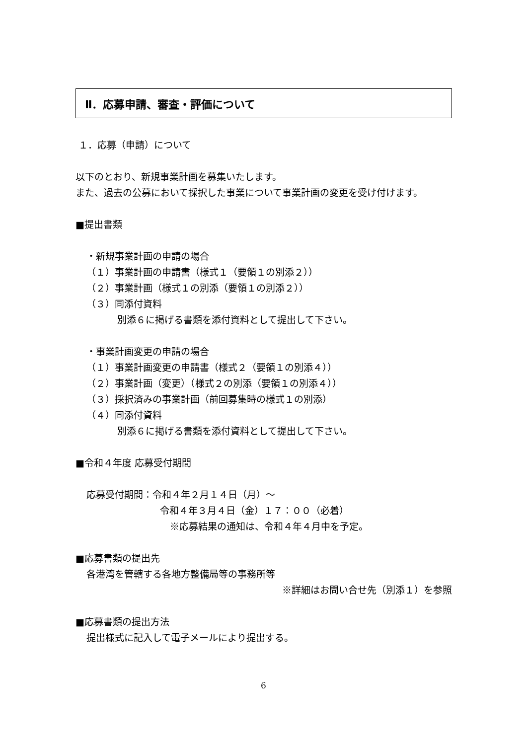Ⅱ．応募申請、審査・評価について
１．応募（申請）について
以下のとおり、新規事業計画を募集いたします。
また、過去の公募において採択した事業について事業計画の変更を受け付けます。
■提出書類
・新規事業計画の申請の場合
（１）事業計画の申請書（様式１（要領１の別添２））
（２）事業計画（様式１の別添（要領１の別添２））
（３）同添付資料
別添６に掲げる書類を添付資料として提出して下さい。
・事業計画変更の申請の場合
（１）事業計画変更の申請書（様式２（要領１の別添４））
（２）事業計画（変更）（様式２の別添（要領１の別添４））
（３）採択済みの事業計画（前回募集時の様式１の別添）
（４）同添付資料
別添６に掲げる書類を添付資料として提出して下さい。
■令和４年度 応募受付期間
応募受付期間：令和４年２月１４日（月）～
令和４年３月４日（金）１７：００（必着）
※応募結果の通知は、令和４年４月中を予定。
■応募書類の提出先
各港湾を管轄する各地方整備局等の事務所等
※詳細はお問い合せ先（別添１）を参照
■応募書類の提出方法
提出様式に記入して電子メールにより提出する。
6